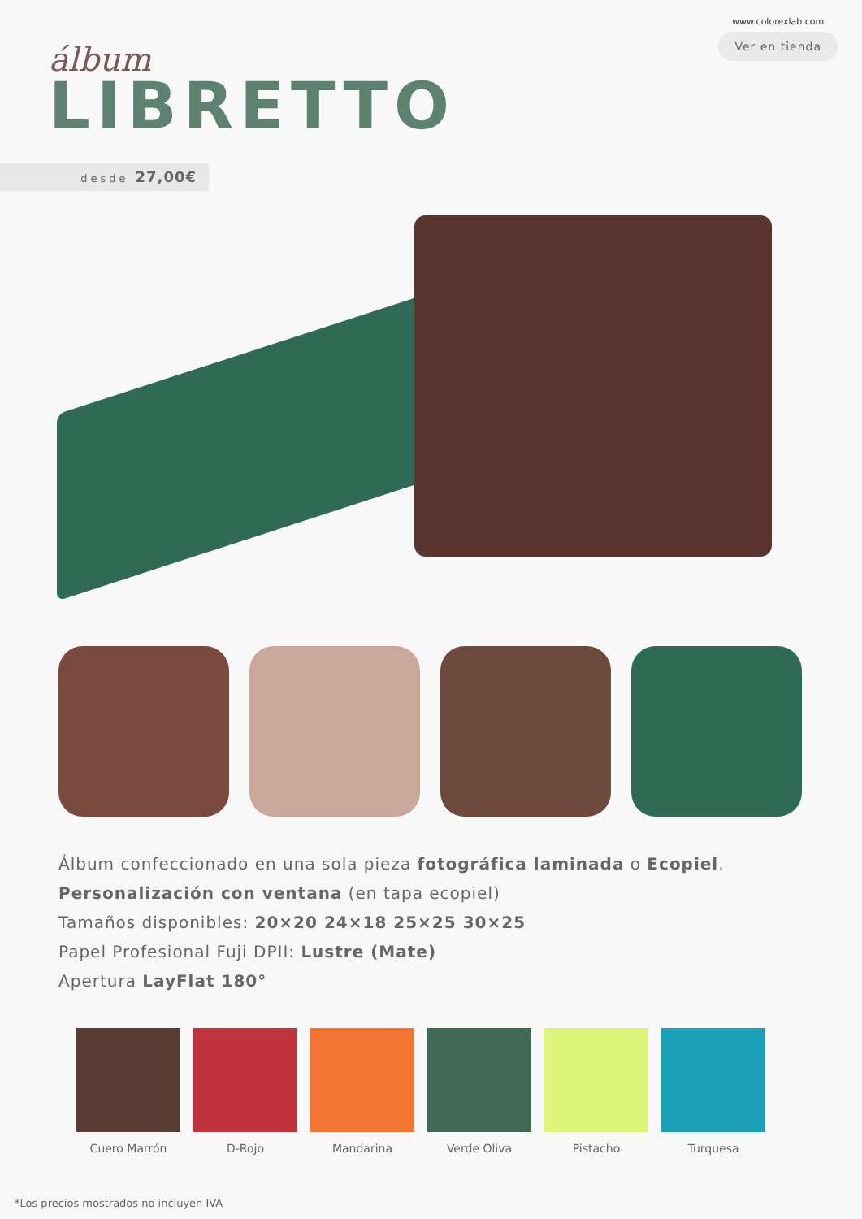álbum
LIBRETTO
www.colorexlab.com
Ver en tienda
desde 27,00€
Álbum confeccionado en una sola pieza fotográfica laminada o Ecopiel.
Personalización con ventana (en tapa ecopiel)
Tamaños disponibles: 20×20 24×18 25×25 30×25
Papel Profesional Fuji DPII: Lustre (Mate)
Apertura LayFlat 180°
Cuero Marrón D-Rojo Mandarina Verde Oliva Pistacho Turquesa
*Los precios mostrados no incluyen IVA